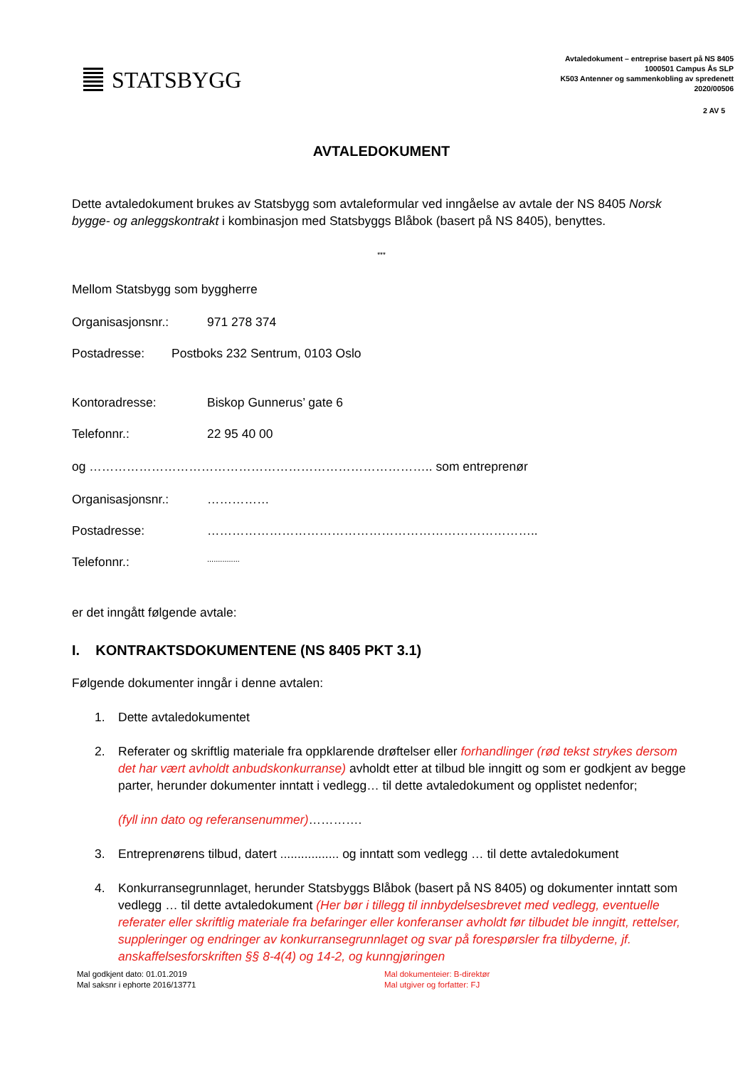STATSBYGG
Avtaledokument – entreprise basert på NS 8405
1000501 Campus Ås SLP
K503 Antenner og sammenkobling av spredenett
2020/00506
2 AV 5
AVTALEDOKUMENT
Dette avtaledokument brukes av Statsbygg som avtaleformular ved inngåelse av avtale der NS 8405 Norsk bygge- og anleggskontrakt i kombinasjon med Statsbyggs Blåbok (basert på NS 8405), benyttes.
***
Mellom Statsbygg som byggherre
Organisasjonsnr.: 971 278 374
Postadresse: Postboks 232 Sentrum, 0103 Oslo
Kontoradresse: Biskop Gunnerus’ gate 6
Telefonnr.: 22 95 40 00
og ……………………………………………………………………….. som entreprenør
Organisasjonsnr.: ……………
Postadresse: ……………………………………………………………………..
Telefonnr.:...............
er det inngått følgende avtale:
I. KONTRAKTSDOKUMENTENE (NS 8405 PKT 3.1)
Følgende dokumenter inngår i denne avtalen:
1. Dette avtaledokumentet
2. Referater og skriftlig materiale fra oppklarende drøftelser eller forhandlinger (rød tekst strykes dersom det har vært avholdt anbudskonkurranse) avholdt etter at tilbud ble inngitt og som er godkjent av begge parter, herunder dokumenter inntatt i vedlegg… til dette avtaledokument og opplistet nedenfor;
(fyll inn dato og referansenummer)………….
3. Entreprenørens tilbud, datert ................. og inntatt som vedlegg … til dette avtaledokument
4. Konkurransegrunnlaget, herunder Statsbyggs Blåbok (basert på NS 8405) og dokumenter inntatt som vedlegg … til dette avtaledokument (Her bør i tillegg til innbydelsesbrevet med vedlegg, eventuelle referater eller skriftlig materiale fra befaringer eller konferanser avholdt før tilbudet ble inngitt, rettelser, suppleringer og endringer av konkurransegrunnlaget og svar på forespørsler fra tilbyderne, jf. anskaffelsesforskriften §§ 8-4(4) og 14-2, og kunngjøringen
Mal godkjent dato: 01.01.2019
Mal saksnr i ephorte 2016/13771
Mal dokumenteier: B-direktør
Mal utgiver og forfatter: FJ